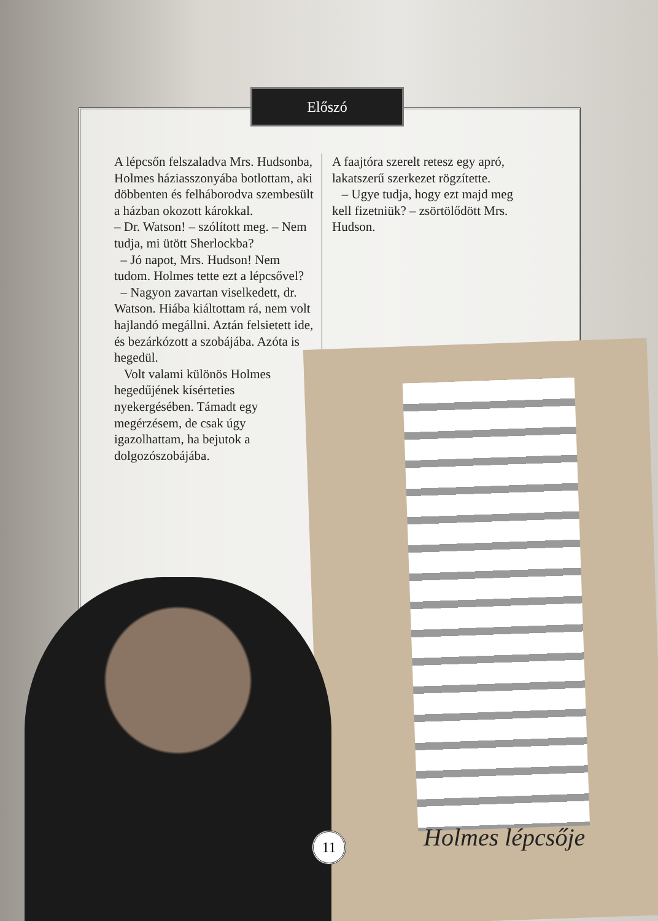Előszó
A lépcsőn felszaladva Mrs. Hudsonba, Holmes háziasszonyába botlottam, aki döbbenten és felháborodva szembesült a házban okozott károkkal.
– Dr. Watson! – szólított meg. – Nem tudja, mi ütött Sherlockba?
– Jó napot, Mrs. Hudson! Nem tudom. Holmes tette ezt a lépcsővel?
– Nagyon zavartan viselkedett, dr. Watson. Hiába kiáltottam rá, nem volt hajlandó megállni. Aztán felsietett ide, és bezárkózott a szobájába. Azóta is hegedül.
Volt valami különös Holmes hegedűjének kísérteties nyekergésében. Támadt egy megérzésem, de csak úgy igazolhattam, ha bejutok a dolgozószobájába.
A faajtóra szerelt retesz egy apró, lakatszerű szerkezet rögzítette.
– Ugye tudja, hogy ezt majd meg kell fizetniük? – zsörtölődött Mrs. Hudson.
Holmes lépcsője
11